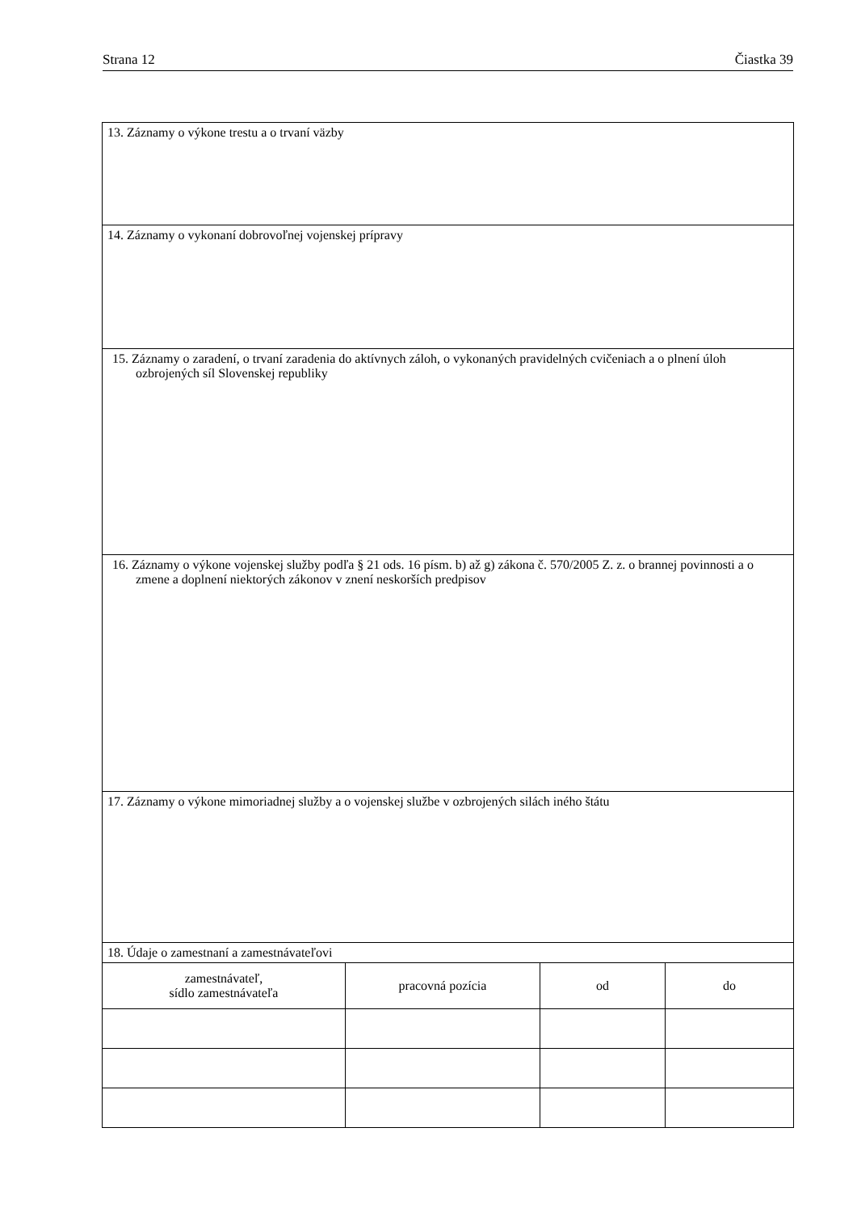Strana 12 Čiastka 39
| 13. Záznamy o výkone trestu a o trvaní väzby | | | |
| 14. Záznamy o vykonaní dobrovoľnej vojenskej prípravy | | | |
| 15. Záznamy o zaradení, o trvaní zaradenia do aktívnych záloh, o vykonaných pravidelných cvičeniach a o plnení úloh ozbrojených síl Slovenskej republiky | | | |
| 16. Záznamy o výkone vojenskej služby podľa § 21 ods. 16 písm. b) až g) zákona č. 570/2005 Z. z. o brannej povinnosti a o zmene a doplnení niektorých zákonov v znení neskorších predpisov | | | |
| 17. Záznamy o výkone mimoriadnej služby a o vojenskej službe v ozbrojených silách iného štátu | | | |
| 18. Údaje o zamestnaní a zamestnávateľovi | | | |
| zamestnávateľ, sídlo zamestnávateľa | pracovná pozícia | od | do |